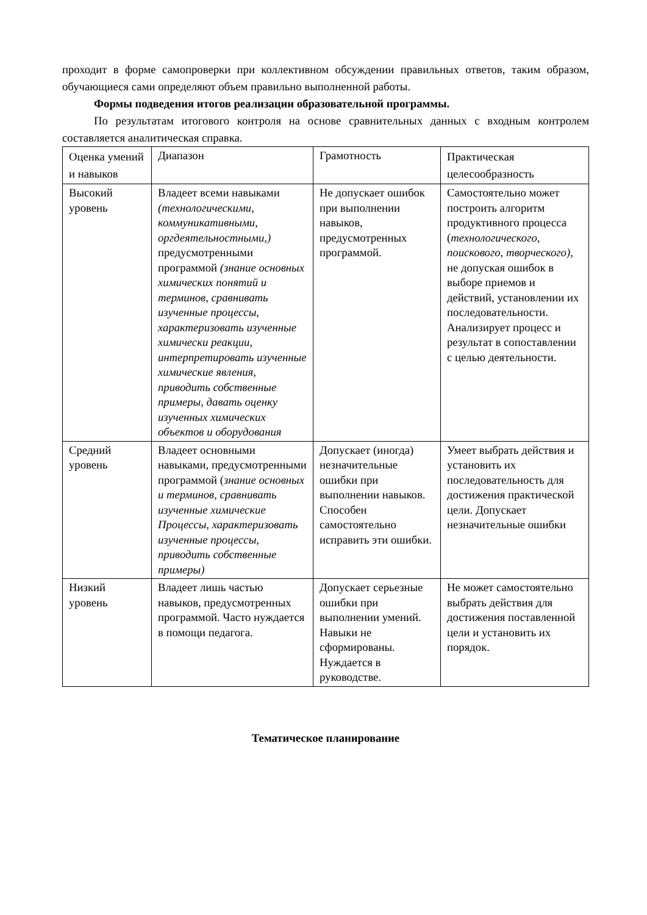проходит в форме самопроверки при коллективном обсуждении правильных ответов, таким образом, обучающиеся сами определяют объем правильно выполненной работы.
Формы подведения итогов реализации образовательной программы.
По результатам итогового контроля на основе сравнительных данных с входным контролем составляется аналитическая справка.
| Оценка умений и навыков | Диапазон | Грамотность | Практическая целесообразность |
| Высокий уровень | Владеет всеми навыками (технологическими, коммуникативными, оргдеятельностными,) предусмотренными программой (знание основных химических понятий и терминов, сравнивать изученные процессы, характеризовать изученные химически реакции, интерпретировать изученные химические явления, приводить собственные примеры, давать оценку изученных химических объектов и оборудования | Не допускает ошибок при выполнении навыков, предусмотренных программой. | Самостоятельно может построить алгоритм продуктивного процесса ( технологического, поискового, творческого), не допуская ошибок в выборе приемов и действий, установлении их последовательности. Анализирует процесс и результат в сопоставлении с целью деятельности. |
| Средний уровень | Владеет основными навыками, предусмотренными программой ( знание основных и терминов, сравнивать изученные химические Процессы, характеризовать изученные процессы, приводить собственные примеры) | Допускает (иногда) незначительные ошибки при выполнении навыков. Способен самостоятельно исправить эти ошибки. | Умеет выбрать действия и установить их последовательность для достижения практической цели. Допускает незначительные ошибки |
| Низкий уровень | Владеет лишь частью навыков, предусмотренных программой. Часто нуждается в помощи педагога. | Допускает серьезные ошибки при выполнении умений. Навыки не сформированы. Нуждается в руководстве. | Не может самостоятельно выбрать действия для достижения поставленной цели и установить их порядок. |
Тематическое планирование